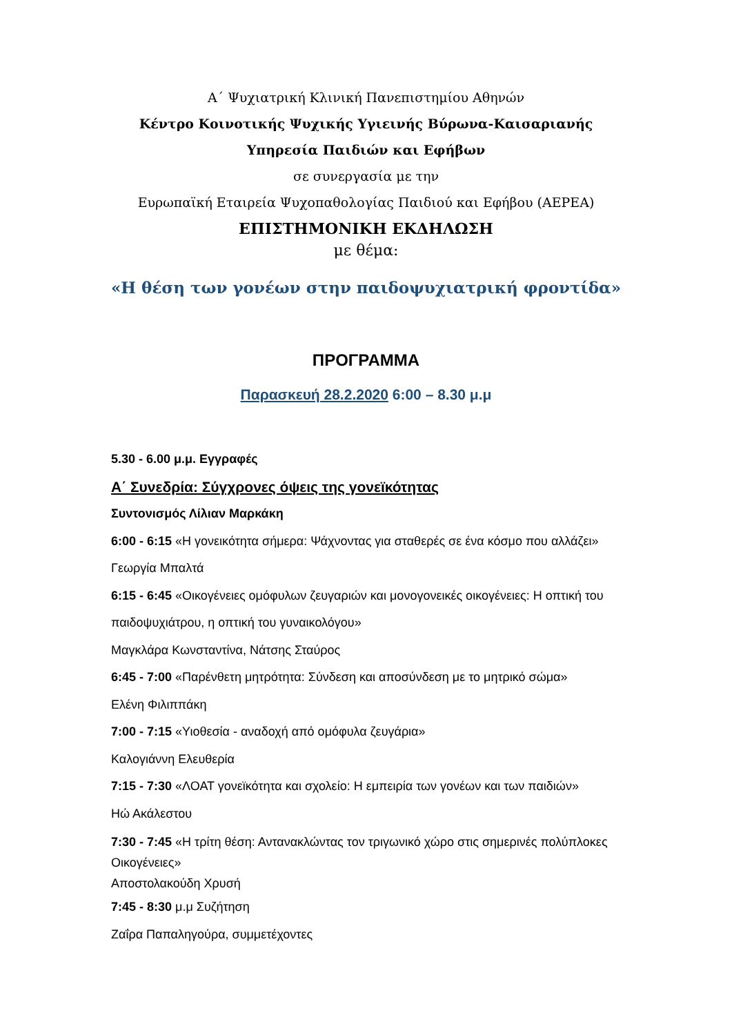Α΄ Ψυχιατρική Κλινική Πανεπιστημίου Αθηνών
Κέντρο Κοινοτικής Ψυχικής Υγιεινής Βύρωνα-Καισαριανής
Υπηρεσία Παιδιών και Εφήβων
σε συνεργασία με την
Ευρωπαϊκή Εταιρεία Ψυχοπαθολογίας Παιδιού και Εφήβου (AEPEA)
ΕΠΙΣΤΗΜΟΝΙΚΗ ΕΚΔΗΛΩΣΗ
με θέμα:
«Η θέση των γονέων στην παιδοψυχιατρική φροντίδα»
ΠΡΟΓΡΑΜΜΑ
Παρασκευή 28.2.2020 6:00 – 8.30 μ.μ
5.30 - 6.00 μ.μ. Εγγραφές
Α΄ Συνεδρία: Σύγχρονες όψεις της γονεϊκότητας
Συντονισμός Λίλιαν Μαρκάκη
6:00 - 6:15 «Η γονεικότητα σήμερα: Ψάχνοντας για σταθερές σε ένα κόσμο που αλλάζει»
Γεωργία Μπαλτά
6:15 - 6:45 «Οικογένειες ομόφυλων ζευγαριών και μονογονεικές οικογένειες: Η οπτική του παιδοψυχιάτρου, η οπτική του γυναικολόγου»
Μαγκλάρα Κωνσταντίνα, Νάτσης Σταύρος
6:45 - 7:00 «Παρένθετη μητρότητα: Σύνδεση και αποσύνδεση με το μητρικό σώμα»
Ελένη Φιλιππάκη
7:00 - 7:15 «Υιοθεσία - αναδοχή από ομόφυλα ζευγάρια»
Καλογιάννη Ελευθερία
7:15 - 7:30 «ΛΟΑΤ γονεϊκότητα και σχολείο: Η εμπειρία των γονέων και των παιδιών»
Ηώ Ακάλεστου
7:30 - 7:45 «Η τρίτη θέση: Αντανακλώντας τον τριγωνικό χώρο στις σημερινές πολύπλοκες Οικογένειες»
Αποστολακούδη Χρυσή
7:45 - 8:30 μ.μ Συζήτηση
Ζαΐρα Παπαληγούρα, συμμετέχοντες